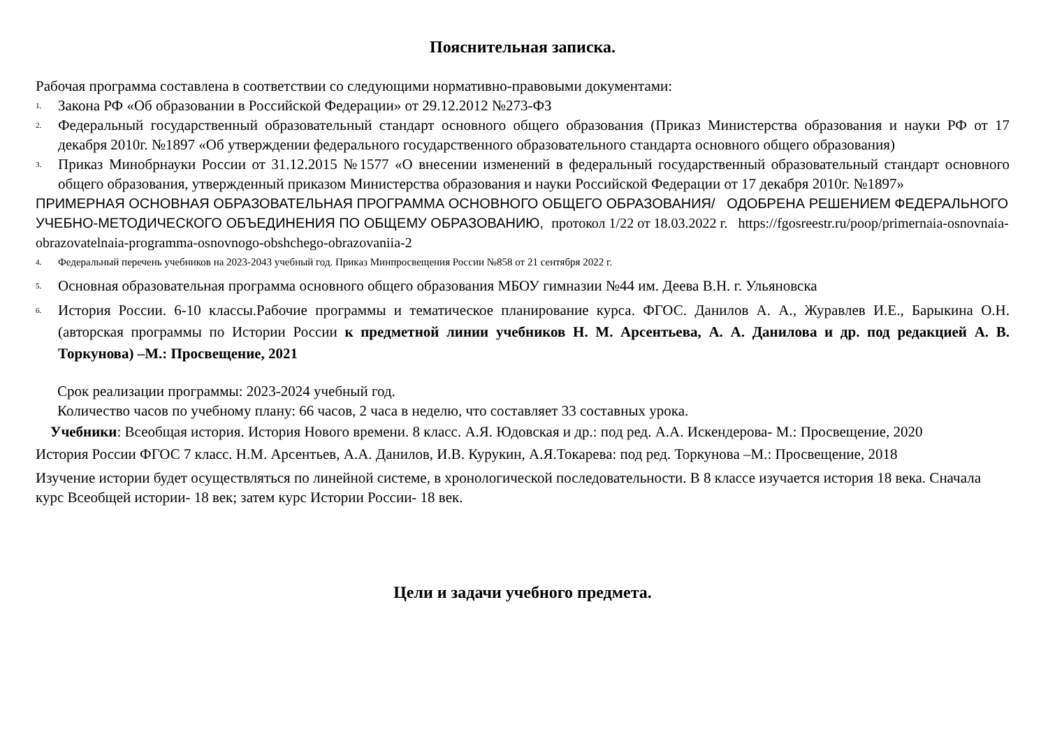Пояснительная записка.
Рабочая программа составлена в соответствии со следующими нормативно-правовыми документами:
1. Закона РФ «Об образовании в Российской Федерации» от 29.12.2012 №273-ФЗ
2. Федеральный государственный образовательный стандарт основного общего образования (Приказ Министерства образования и науки РФ от 17 декабря 2010г. №1897 «Об утверждении федерального государственного образовательного стандарта основного общего образования)
3. Приказ Минобрнауки России от 31.12.2015 №1577 «О внесении изменений в федеральный государственный образовательный стандарт основного общего образования, утвержденный приказом Министерства образования и науки Российской Федерации от 17 декабря 2010г. №1897»
ПРИМЕРНАЯ ОСНОВНАЯ ОБРАЗОВАТЕЛЬНАЯ ПРОГРАММА ОСНОВНОГО ОБЩЕГО ОБРАЗОВАНИЯ/ ОДОБРЕНА РЕШЕНИЕМ ФЕДЕРАЛЬНОГО УЧЕБНО-МЕТОДИЧЕСКОГО ОБЪЕДИНЕНИЯ ПО ОБЩЕМУ ОБРАЗОВАНИЮ, протокол 1/22 от 18.03.2022 г. https://fgosreestr.ru/poop/primernaia-osnovnaia-obrazovatelnaia-programma-osnovnogo-obshchego-obrazovaniia-2
4. Федеральный перечень учебников на 2023-2043 учебный год. Приказ Минпросвещения России №858 от 21 сентября 2022 г.
5. Основная образовательная программа основного общего образования МБОУ гимназии №44 им. Деева В.Н. г. Ульяновска
6. История России. 6-10 классы.Рабочие программы и тематическое планирование курса. ФГОС. Данилов А. А., Журавлев И.Е., Барыкина О.Н. (авторская программы по Истории России к предметной линии учебников Н. М. Арсентьева, А. А. Данилова и др. под редакцией А. В. Торкунова) –М.: Просвещение, 2021
Срок реализации программы: 2023-2024 учебный год.
Количество часов по учебному плану: 66 часов, 2 часа в неделю, что составляет 33 составных урока.
Учебники: Всеобщая история. История Нового времени. 8 класс. А.Я. Юдовская и др.: под ред. А.А. Искендерова- М.: Просвещение, 2020
История России ФГОС 7 класс. Н.М. Арсентьев, А.А. Данилов, И.В. Курукин, А.Я.Токарева: под ред. Торкунова –М.: Просвещение, 2018
Изучение истории будет осуществляться по линейной системе, в хронологической последовательности. В 8 классе изучается история 18 века. Сначала курс Всеобщей истории- 18 век; затем курс Истории России- 18 век.
Цели и задачи учебного предмета.